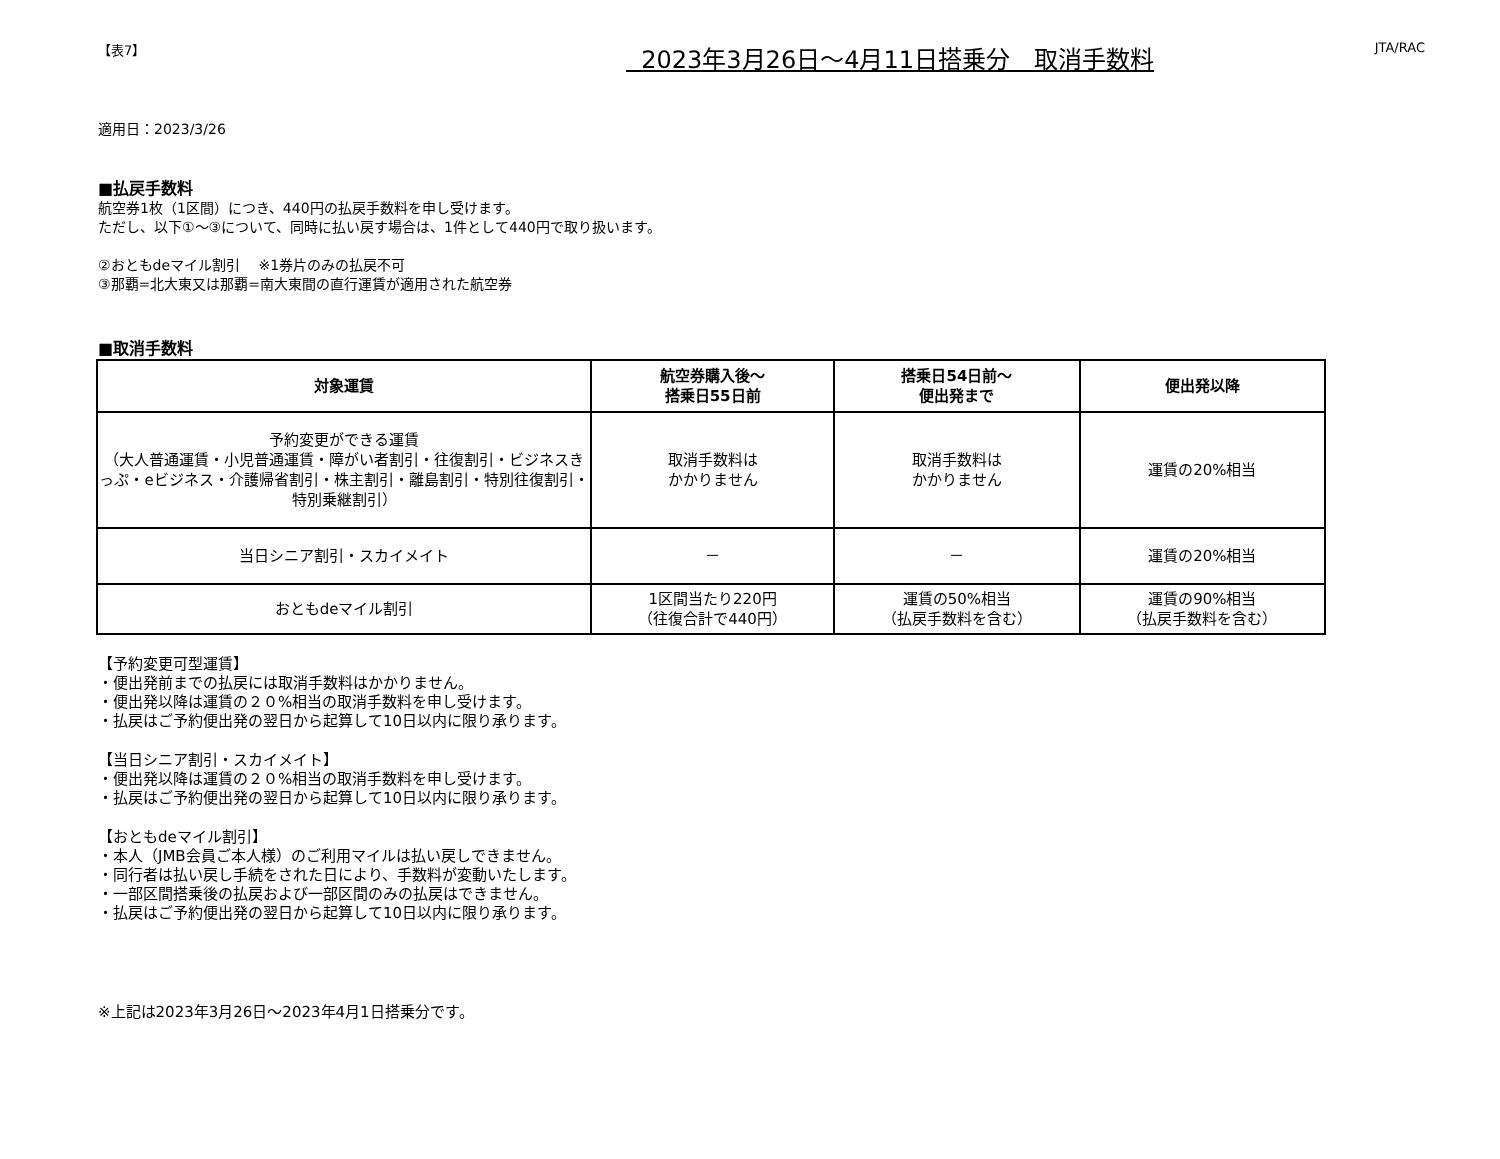【表7】 2023年3月26日～4月11日搭乗分　取消手数料 JTA/RAC
適用日：2023/3/26
■払戻手数料
航空券1枚（1区間）につき、440円の払戻手数料を申し受けます。
ただし、以下①～③について、同時に払い戻す場合は、1件として440円で取り扱います。
②おともdeマイル割引　 ※1券片のみの払戻不可
③那覇=北大東又は那覇=南大東間の直行運賃が適用された航空券
■取消手数料
| 対象運賃 | 航空券購入後～ 搭乗日55日前 | 搭乗日54日前～ 便出発まで | 便出発以降 |
| --- | --- | --- | --- |
| 予約変更ができる運賃 （大人普通運賃・小児普通運賃・障がい者割引・往復割引・ビジネスきっぷ・eビジネス・介護帰省割引・株主割引・離島割引・特別往復割引・特別乗継割引） | 取消手数料は かかりません | 取消手数料は かかりません | 運賃の20%相当 |
| 当日シニア割引・スカイメイト | － | － | 運賃の20%相当 |
| おともdeマイル割引 | 1区間当たり220円 （往復合計で440円） | 運賃の50%相当 （払戻手数料を含む） | 運賃の90%相当 （払戻手数料を含む） |
【予約変更可型運賃】
・便出発前までの払戻には取消手数料はかかりません。
・便出発以降は運賃の２０%相当の取消手数料を申し受けます。
・払戻はご予約便出発の翌日から起算して10日以内に限り承ります。
【当日シニア割引・スカイメイト】
・便出発以降は運賃の２０%相当の取消手数料を申し受けます。
・払戻はご予約便出発の翌日から起算して10日以内に限り承ります。
【おともdeマイル割引】
・本人（JMB会員ご本人様）のご利用マイルは払い戻しできません。
・同行者は払い戻し手続をされた日により、手数料が変動いたします。
・一部区間搭乗後の払戻および一部区間のみの払戻はできません。
・払戻はご予約便出発の翌日から起算して10日以内に限り承ります。
※上記は2023年3月26日～2023年4月1日搭乗分です。